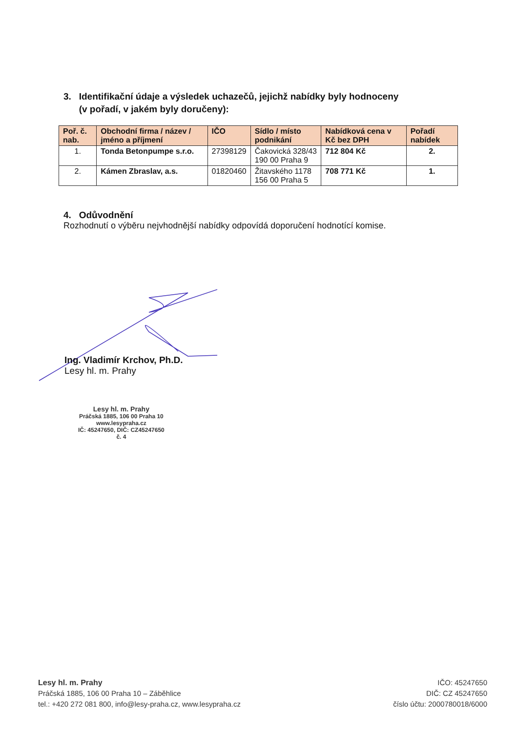3. Identifikační údaje a výsledek uchazečů, jejichž nabídky byly hodnoceny
(v pořadí, v jakém byly doručeny):
| Poř. č. nab. | Obchodní firma / název / jméno a příjmení | IČO | Sídlo / místo podnikání | Nabídková cena v Kč bez DPH | Pořadí nabídek |
| --- | --- | --- | --- | --- | --- |
| 1. | Tonda Betonpumpe s.r.o. | 27398129 | Čakovická 328/43 190 00 Praha 9 | 712 804 Kč | 2. |
| 2. | Kámen Zbraslav, a.s. | 01820460 | Žitavského 1178 156 00 Praha 5 | 708 771 Kč | 1. |
4. Odůvodnění
Rozhodnutí o výběru nejvhodnější nabídky odpovídá doporučení hodnotící komise.
Ing. Vladimír Krchov, Ph.D.
Lesy hl. m. Prahy
Lesy hl. m. Prahy
Práčská 1885, 106 00 Praha 10
www.lesypraha.cz
IČ: 45247650, DIČ: CZ45247650
č. 4
Lesy hl. m. Prahy
Práčská 1885, 106 00 Praha 10 – Záběhlice
tel.: +420 272 081 800, info@lesy-praha.cz, www.lesypraha.cz
IČO: 45247650
DIČ: CZ 45247650
číslo účtu: 2000780018/6000